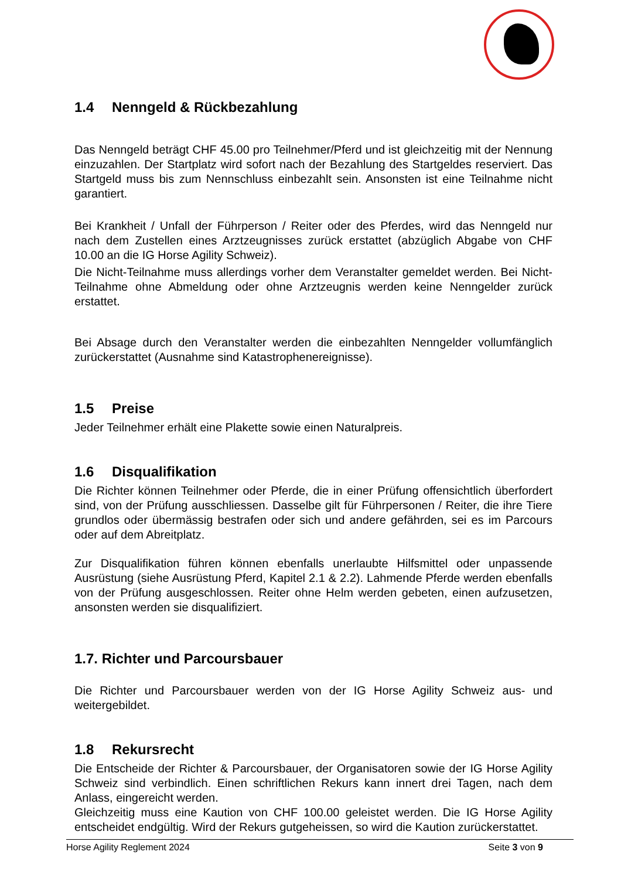1.4 Nenngeld & Rückbezahlung
Das Nenngeld beträgt CHF 45.00 pro Teilnehmer/Pferd und ist gleichzeitig mit der Nennung einzuzahlen. Der Startplatz wird sofort nach der Bezahlung des Startgeldes reserviert. Das Startgeld muss bis zum Nennschluss einbezahlt sein. Ansonsten ist eine Teilnahme nicht garantiert.
Bei Krankheit / Unfall der Führperson / Reiter oder des Pferdes, wird das Nenngeld nur nach dem Zustellen eines Arztzeugnisses zurück erstattet (abzüglich Abgabe von CHF 10.00 an die IG Horse Agility Schweiz).
Die Nicht-Teilnahme muss allerdings vorher dem Veranstalter gemeldet werden. Bei Nicht-Teilnahme ohne Abmeldung oder ohne Arztzeugnis werden keine Nenngelder zurück erstattet.
Bei Absage durch den Veranstalter werden die einbezahlten Nenngelder vollumfänglich zurückerstattet (Ausnahme sind Katastrophenereignisse).
1.5 Preise
Jeder Teilnehmer erhält eine Plakette sowie einen Naturalpreis.
1.6 Disqualifikation
Die Richter können Teilnehmer oder Pferde, die in einer Prüfung offensichtlich überfordert sind, von der Prüfung ausschliessen. Dasselbe gilt für Führpersonen / Reiter, die ihre Tiere grundlos oder übermässig bestrafen oder sich und andere gefährden, sei es im Parcours oder auf dem Abreitplatz.
Zur Disqualifikation führen können ebenfalls unerlaubte Hilfsmittel oder unpassende Ausrüstung (siehe Ausrüstung Pferd, Kapitel 2.1 & 2.2). Lahmende Pferde werden ebenfalls von der Prüfung ausgeschlossen. Reiter ohne Helm werden gebeten, einen aufzusetzen, ansonsten werden sie disqualifiziert.
1.7. Richter und Parcoursbauer
Die Richter und Parcoursbauer werden von der IG Horse Agility Schweiz aus- und weitergebildet.
1.8 Rekursrecht
Die Entscheide der Richter & Parcoursbauer, der Organisatoren sowie der IG Horse Agility Schweiz sind verbindlich. Einen schriftlichen Rekurs kann innert drei Tagen, nach dem Anlass, eingereicht werden.
Gleichzeitig muss eine Kaution von CHF 100.00 geleistet werden. Die IG Horse Agility entscheidet endgültig. Wird der Rekurs gutgeheissen, so wird die Kaution zurückerstattet.
Horse Agility Reglement 2024 Seite 3 von 9